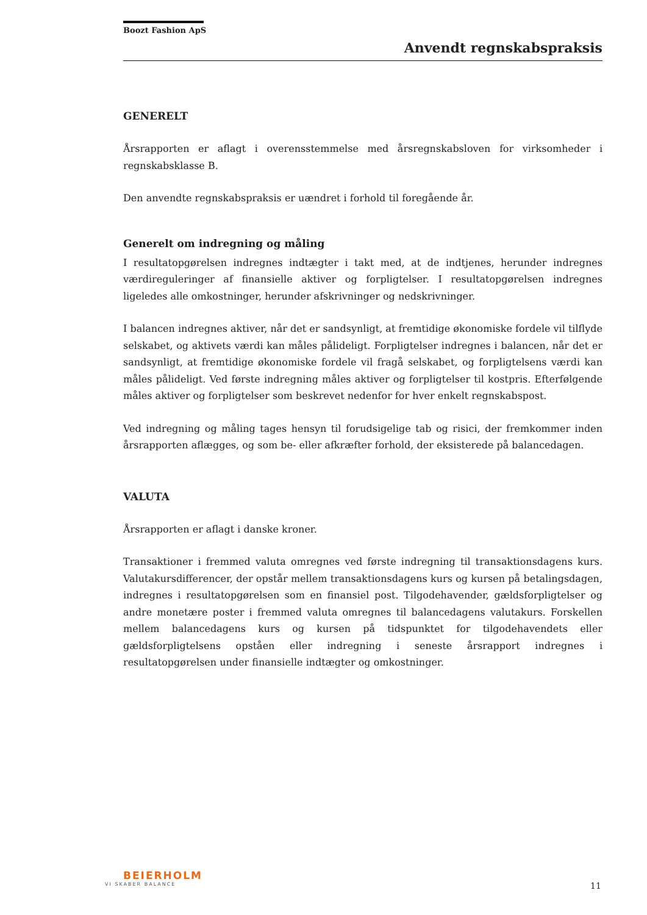Boozt Fashion ApS
Anvendt regnskabspraksis
GENERELT
Årsrapporten er aflagt i overensstemmelse med årsregnskabsloven for virksomheder i regnskabsklasse B.
Den anvendte regnskabspraksis er uændret i forhold til foregående år.
Generelt om indregning og måling
I resultatopgørelsen indregnes indtægter i takt med, at de indtjenes, herunder indregnes værdireguleringer af finansielle aktiver og forpligtelser. I resultatopgørelsen indregnes ligeledes alle omkostninger, herunder afskrivninger og nedskrivninger.
I balancen indregnes aktiver, når det er sandsynligt, at fremtidige økonomiske fordele vil tilflyde selskabet, og aktivets værdi kan måles pålideligt. Forpligtelser indregnes i balancen, når det er sandsynligt, at fremtidige økonomiske fordele vil fragå selskabet, og forpligtelsens værdi kan måles pålideligt. Ved første indregning måles aktiver og forpligtelser til kostpris. Efterfølgende måles aktiver og forpligtelser som beskrevet nedenfor for hver enkelt regnskabspost.
Ved indregning og måling tages hensyn til forudsigelige tab og risici, der fremkommer inden årsrapporten aflægges, og som be- eller afkræfter forhold, der eksisterede på balancedagen.
VALUTA
Årsrapporten er aflagt i danske kroner.
Transaktioner i fremmed valuta omregnes ved første indregning til transaktionsdagens kurs. Valutakursdifferencer, der opstår mellem transaktionsdagens kurs og kursen på betalingsdagen, indregnes i resultatopgørelsen som en finansiel post. Tilgodehavender, gældsforpligtelser og andre monetære poster i fremmed valuta omregnes til balancedagens valutakurs. Forskellen mellem balancedagens kurs og kursen på tidspunktet for tilgodehavendets eller gældsforpligtelsens opståen eller indregning i seneste årsrapport indregnes i resultatopgørelsen under finansielle indtægter og omkostninger.
BEIERHOLM
VI SKABER BALANCE
11